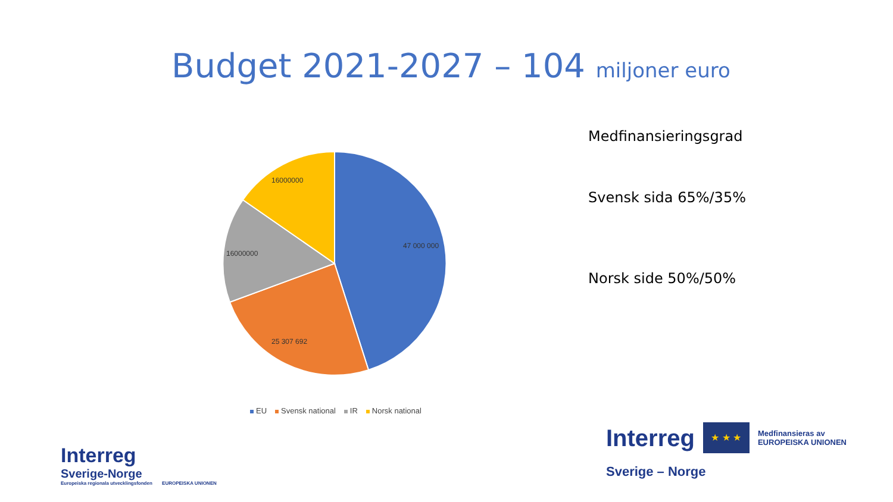Budget 2021-2027 – 104 miljoner euro
47 000 000
25 307 692
16000000
16000000
EU Svensk national IR Norsk national
Medfinansieringsgrad
Svensk sida 65%/35%
Norsk side 50%/50%
Interreg
Sverige-Norge
Europeiska regionala utvecklingsfonden EUROPEISKA UNIONEN
Interreg
★ ★ ★
Medfinansieras av
EUROPEISKA UNIONEN
Sverige – Norge